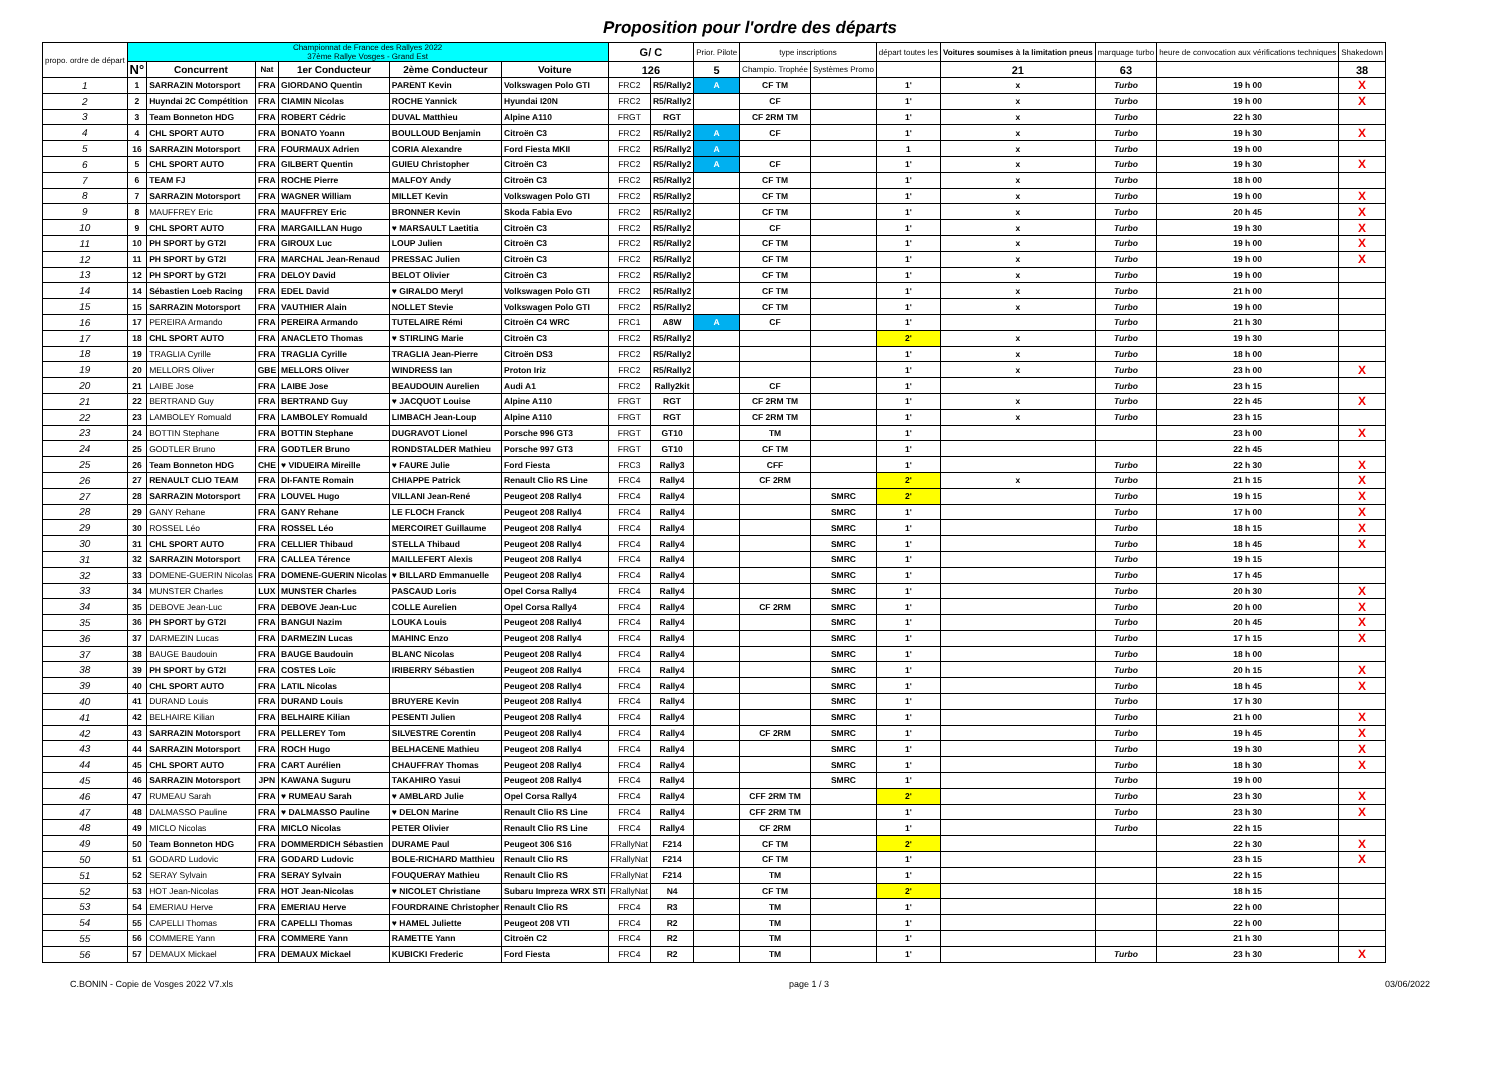Proposition pour l'ordre des départs
| propo. ordre de départ | Championnat de France des Rallyes 2022 37ème Rallye Vosges - Grand Est | | | | | | G/ C | | Prior. Pilote | type inscriptions | | départ toutes les | Voitures soumises à la limitation pneus | marquage turbo | heure de convocation aux vérifications techniques | Shakedown |
| --- | --- | --- | --- | --- | --- | --- | --- | --- | --- | --- | --- | --- | --- | --- | --- | --- |
| | N° | Concurrent | Nat | 1er Conducteur | 2ème Conducteur | Voiture | 126 | | 5 | Champio. Trophée | Systèmes Promo | | 21 | 63 | | 38 |
| 1 | 1 | SARRAZIN Motorsport | FRA | GIORDANO Quentin | PARENT Kevin | Volkswagen Polo GTI | FRC2 | R5/Rally2 | A | CF TM | | 1' | x | Turbo | 19 h 00 | X |
| 2 | 2 | Huyndai 2C Compétition | FRA | CIAMIN Nicolas | ROCHE Yannick | Hyundai I20N | FRC2 | R5/Rally2 | | CF | | 1' | x | Turbo | 19 h 00 | X |
| 3 | 3 | Team Bonneton HDG | FRA | ROBERT Cédric | DUVAL Matthieu | Alpine A110 | FRGT | RGT | | CF 2RM TM | | 1' | x | Turbo | 22 h 30 | |
| 4 | 4 | CHL SPORT AUTO | FRA | BONATO Yoann | BOULLOUD Benjamin | Citroën C3 | FRC2 | R5/Rally2 | A | CF | | 1' | x | Turbo | 19 h 30 | X |
| 5 | 16 | SARRAZIN Motorsport | FRA | FOURMAUX Adrien | CORIA Alexandre | Ford Fiesta MKII | FRC2 | R5/Rally2 | A | | | 1 | x | Turbo | 19 h 00 | |
| 6 | 5 | CHL SPORT AUTO | FRA | GILBERT Quentin | GUIEU Christopher | Citroën C3 | FRC2 | R5/Rally2 | A | CF | | 1' | x | Turbo | 19 h 30 | X |
| 7 | 6 | TEAM FJ | FRA | ROCHE Pierre | MALFOY Andy | Citroën C3 | FRC2 | R5/Rally2 | | CF TM | | 1' | x | Turbo | 18 h 00 | |
| 8 | 7 | SARRAZIN Motorsport | FRA | WAGNER William | MILLET Kevin | Volkswagen Polo GTI | FRC2 | R5/Rally2 | | CF TM | | 1' | x | Turbo | 19 h 00 | X |
| 9 | 8 | MAUFFREY Eric | FRA | MAUFFREY Eric | BRONNER Kevin | Skoda Fabia Evo | FRC2 | R5/Rally2 | | CF TM | | 1' | x | Turbo | 20 h 45 | X |
| 10 | 9 | CHL SPORT AUTO | FRA | MARGAILLAN Hugo | ♥ MARSAULT Laetitia | Citroën C3 | FRC2 | R5/Rally2 | | CF | | 1' | x | Turbo | 19 h 30 | X |
| 11 | 10 | PH SPORT by GT2I | FRA | GIROUX Luc | LOUP Julien | Citroën C3 | FRC2 | R5/Rally2 | | CF TM | | 1' | x | Turbo | 19 h 00 | X |
| 12 | 11 | PH SPORT by GT2I | FRA | MARCHAL Jean-Renaud | PRESSAC Julien | Citroën C3 | FRC2 | R5/Rally2 | | CF TM | | 1' | x | Turbo | 19 h 00 | X |
| 13 | 12 | PH SPORT by GT2I | FRA | DELOY David | BELOT Olivier | Citroën C3 | FRC2 | R5/Rally2 | | CF TM | | 1' | x | Turbo | 19 h 00 | |
| 14 | 14 | Sébastien Loeb Racing | FRA | EDEL David | ♥ GIRALDO Meryl | Volkswagen Polo GTI | FRC2 | R5/Rally2 | | CF TM | | 1' | x | Turbo | 21 h 00 | |
| 15 | 15 | SARRAZIN Motorsport | FRA | VAUTHIER Alain | NOLLET Stevie | Volkswagen Polo GTI | FRC2 | R5/Rally2 | | CF TM | | 1' | x | Turbo | 19 h 00 | |
| 16 | 17 | PEREIRA Armando | FRA | PEREIRA Armando | TUTELAIRE Rémi | Citroën C4 WRC | FRC1 | A8W | A | CF | | 1' | | Turbo | 21 h 30 | |
| 17 | 18 | CHL SPORT AUTO | FRA | ANACLETO Thomas | ♥ STIRLING Marie | Citroën C3 | FRC2 | R5/Rally2 | | | | 2' | x | Turbo | 19 h 30 | |
| 18 | 19 | TRAGLIA Cyrille | FRA | TRAGLIA Cyrille | TRAGLIA Jean-Pierre | Citroën DS3 | FRC2 | R5/Rally2 | | | | 1' | x | Turbo | 18 h 00 | |
| 19 | 20 | MELLORS Oliver | GBE | MELLORS Oliver | WINDRESS Ian | Proton Iriz | FRC2 | R5/Rally2 | | | | 1' | x | Turbo | 23 h 00 | X |
| 20 | 21 | LAIBE Jose | FRA | LAIBE Jose | BEAUDOUIN Aurelien | Audi A1 | FRC2 | Rally2kit | | CF | | 1' | | Turbo | 23 h 15 | |
| 21 | 22 | BERTRAND Guy | FRA | BERTRAND Guy | ♥ JACQUOT Louise | Alpine A110 | FRGT | RGT | | CF 2RM TM | | 1' | x | Turbo | 22 h 45 | X |
| 22 | 23 | LAMBOLEY Romuald | FRA | LAMBOLEY Romuald | LIMBACH Jean-Loup | Alpine A110 | FRGT | RGT | | CF 2RM TM | | 1' | x | Turbo | 23 h 15 | |
| 23 | 24 | BOTTIN Stephane | FRA | BOTTIN Stephane | DUGRAVOT Lionel | Porsche 996 GT3 | FRGT | GT10 | | TM | | 1' | | | 23 h 00 | X |
| 24 | 25 | GODTLER Bruno | FRA | GODTLER Bruno | RONDSTALDER Mathieu | Porsche 997 GT3 | FRGT | GT10 | | CF TM | | 1' | | | 22 h 45 | |
| 25 | 26 | Team Bonneton HDG | CHE | ♥ VIDUEIRA Mireille | ♥ FAURE Julie | Ford Fiesta | FRC3 | Rally3 | | CFF | | 1' | | Turbo | 22 h 30 | X |
| 26 | 27 | RENAULT CLIO TEAM | FRA | DI-FANTE Romain | CHIAPPE Patrick | Renault Clio RS Line | FRC4 | Rally4 | | CF 2RM | | 2' | x | Turbo | 21 h 15 | X |
| 27 | 28 | SARRAZIN Motorsport | FRA | LOUVEL Hugo | VILLANI Jean-René | Peugeot 208 Rally4 | FRC4 | Rally4 | | | SMRC | 2' | | Turbo | 19 h 15 | X |
| 28 | 29 | GANY Rehane | FRA | GANY Rehane | LE FLOCH Franck | Peugeot 208 Rally4 | FRC4 | Rally4 | | | SMRC | 1' | | Turbo | 17 h 00 | X |
| 29 | 30 | ROSSEL Léo | FRA | ROSSEL Léo | MERCOIRET Guillaume | Peugeot 208 Rally4 | FRC4 | Rally4 | | | SMRC | 1' | | Turbo | 18 h 15 | X |
| 30 | 31 | CHL SPORT AUTO | FRA | CELLIER Thibaud | STELLA Thibaud | Peugeot 208 Rally4 | FRC4 | Rally4 | | | SMRC | 1' | | Turbo | 18 h 45 | X |
| 31 | 32 | SARRAZIN Motorsport | FRA | CALLEA Térence | MAILLEFERT Alexis | Peugeot 208 Rally4 | FRC4 | Rally4 | | | SMRC | 1' | | Turbo | 19 h 15 | |
| 32 | 33 | DOMENE-GUERIN Nicolas | FRA | DOMENE-GUERIN Nicolas | ♥ BILLARD Emmanuelle | Peugeot 208 Rally4 | FRC4 | Rally4 | | | SMRC | 1' | | Turbo | 17 h 45 | |
| 33 | 34 | MUNSTER Charles | LUX | MUNSTER Charles | PASCAUD Loris | Opel Corsa Rally4 | FRC4 | Rally4 | | | SMRC | 1' | | Turbo | 20 h 30 | X |
| 34 | 35 | DEBOVE Jean-Luc | FRA | DEBOVE Jean-Luc | COLLE Aurelien | Opel Corsa Rally4 | FRC4 | Rally4 | | CF 2RM | SMRC | 1' | | Turbo | 20 h 00 | X |
| 35 | 36 | PH SPORT by GT2I | FRA | BANGUI Nazim | LOUKA Louis | Peugeot 208 Rally4 | FRC4 | Rally4 | | | SMRC | 1' | | Turbo | 20 h 45 | X |
| 36 | 37 | DARMEZIN Lucas | FRA | DARMEZIN Lucas | MAHINC Enzo | Peugeot 208 Rally4 | FRC4 | Rally4 | | | SMRC | 1' | | Turbo | 17 h 15 | X |
| 37 | 38 | BAUGE Baudouin | FRA | BAUGE Baudouin | BLANC Nicolas | Peugeot 208 Rally4 | FRC4 | Rally4 | | | SMRC | 1' | | Turbo | 18 h 00 | |
| 38 | 39 | PH SPORT by GT2I | FRA | COSTES Loïc | IRIBERRY Sébastien | Peugeot 208 Rally4 | FRC4 | Rally4 | | | SMRC | 1' | | Turbo | 20 h 15 | X |
| 39 | 40 | CHL SPORT AUTO | FRA | LATIL Nicolas | | Peugeot 208 Rally4 | FRC4 | Rally4 | | | SMRC | 1' | | Turbo | 18 h 45 | X |
| 40 | 41 | DURAND Louis | FRA | DURAND Louis | BRUYERE Kevin | Peugeot 208 Rally4 | FRC4 | Rally4 | | | SMRC | 1' | | Turbo | 17 h 30 | |
| 41 | 42 | BELHAIRE Kilian | FRA | BELHAIRE Kilian | PESENTI Julien | Peugeot 208 Rally4 | FRC4 | Rally4 | | | SMRC | 1' | | Turbo | 21 h 00 | X |
| 42 | 43 | SARRAZIN Motorsport | FRA | PELLEREY Tom | SILVESTRE Corentin | Peugeot 208 Rally4 | FRC4 | Rally4 | | CF 2RM | SMRC | 1' | | Turbo | 19 h 45 | X |
| 43 | 44 | SARRAZIN Motorsport | FRA | ROCH Hugo | BELHACENE Mathieu | Peugeot 208 Rally4 | FRC4 | Rally4 | | | SMRC | 1' | | Turbo | 19 h 30 | X |
| 44 | 45 | CHL SPORT AUTO | FRA | CART Aurélien | CHAUFFRAY Thomas | Peugeot 208 Rally4 | FRC4 | Rally4 | | | SMRC | 1' | | Turbo | 18 h 30 | X |
| 45 | 46 | SARRAZIN Motorsport | JPN | KAWANA Suguru | TAKAHIRO Yasui | Peugeot 208 Rally4 | FRC4 | Rally4 | | | SMRC | 1' | | Turbo | 19 h 00 | |
| 46 | 47 | RUMEAU Sarah | FRA | ♥ RUMEAU Sarah | ♥ AMBLARD Julie | Opel Corsa Rally4 | FRC4 | Rally4 | | CFF 2RM TM | | 2' | | Turbo | 23 h 30 | X |
| 47 | 48 | DALMASSO Pauline | FRA | ♥ DALMASSO Pauline | ♥ DELON Marine | Renault Clio RS Line | FRC4 | Rally4 | | CFF 2RM TM | | 1' | | Turbo | 23 h 30 | X |
| 48 | 49 | MICLO Nicolas | FRA | MICLO Nicolas | PETER Olivier | Renault Clio RS Line | FRC4 | Rally4 | | CF 2RM | | 1' | | Turbo | 22 h 15 | |
| 49 | 50 | Team Bonneton HDG | FRA | DOMMERDICH Sébastien | DURAME Paul | Peugeot 306 S16 | FRallyNat | F214 | | CF TM | | 2' | | | 22 h 30 | X |
| 50 | 51 | GODARD Ludovic | FRA | GODARD Ludovic | BOLE-RICHARD Matthieu | Renault Clio RS | FRallyNat | F214 | | CF TM | | 1' | | | 23 h 15 | X |
| 51 | 52 | SERAY Sylvain | FRA | SERAY Sylvain | FOUQUERAY Mathieu | Renault Clio RS | FRallyNat | F214 | | TM | | 1' | | | 22 h 15 | |
| 52 | 53 | HOT Jean-Nicolas | FRA | HOT Jean-Nicolas | ♥ NICOLET Christiane | Subaru Impreza WRX STI | FRallyNat | N4 | | CF TM | | 2' | | | 18 h 15 | |
| 53 | 54 | EMERIAU Herve | FRA | EMERIAU Herve | FOURDRAINE Christopher | Renault Clio RS | FRC4 | R3 | | TM | | 1' | | | 22 h 00 | |
| 54 | 55 | CAPELLI Thomas | FRA | CAPELLI Thomas | ♥ HAMEL Juliette | Peugeot 208 VTI | FRC4 | R2 | | TM | | 1' | | | 22 h 00 | |
| 55 | 56 | COMMERE Yann | FRA | COMMERE Yann | RAMETTE Yann | Citroën C2 | FRC4 | R2 | | TM | | 1' | | | 21 h 30 | |
| 56 | 57 | DEMAUX Mickael | FRA | DEMAUX Mickael | KUBICKI Frederic | Ford Fiesta | FRC4 | R2 | | TM | | 1' | | Turbo | 23 h 30 | X |
C.BONIN - Copie de Vosges 2022 V7.xls page 1 / 3 03/06/2022